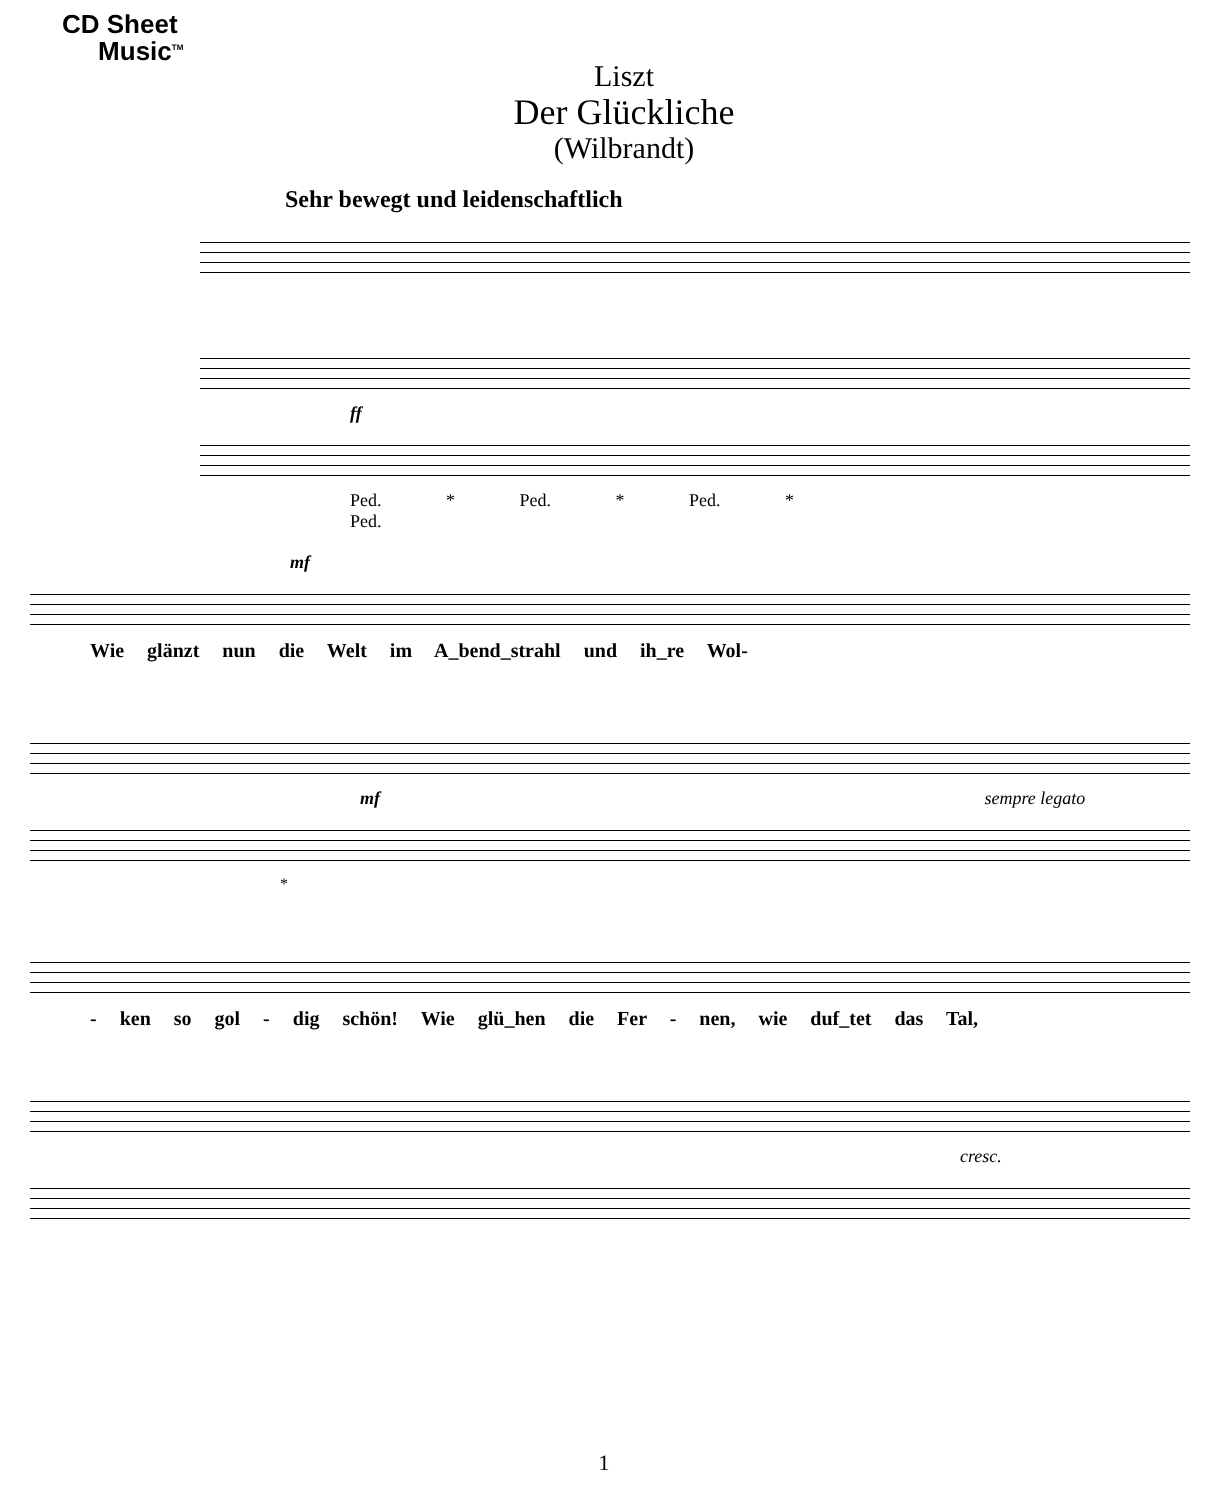CD Sheet
Music<sup>TM</sup>
Liszt
Der Glückliche
(Wilbrandt)
Sehr bewegt und leidenschaftlich
ff
Ped. * Ped. * Ped. *
Ped.
mf
Wie glänzt nun die Welt im A_bend_strahl und ih_re Wol-
mf sempre legato
*
- ken so gol - dig schön! Wie glü_hen die Fer - nen, wie duf_tet das Tal,
cresc.
1